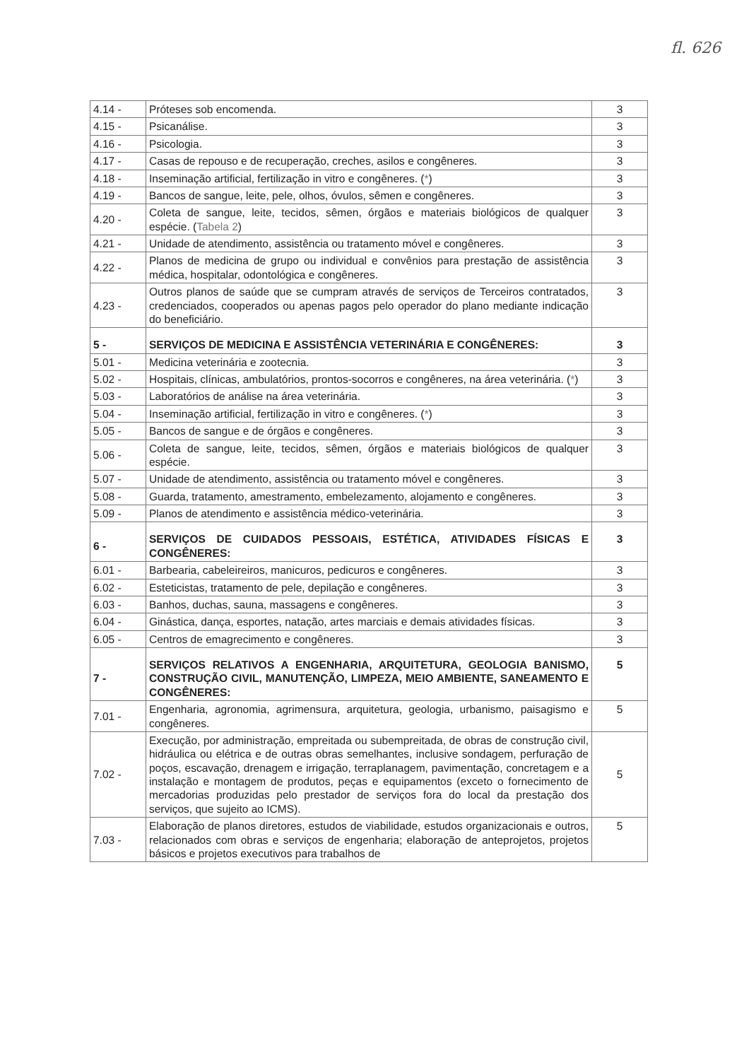fl. 626
| 4.14 - | Próteses sob encomenda. | 3 |
| 4.15 - | Psicanálise. | 3 |
| 4.16 - | Psicologia. | 3 |
| 4.17 - | Casas de repouso e de recuperação, creches, asilos e congêneres. | 3 |
| 4.18 - | Inseminação artificial, fertilização in vitro e congêneres. ( * ) | 3 |
| 4.19 - | Bancos de sangue, leite, pele, olhos, óvulos, sêmen e congêneres. | 3 |
| 4.20 - | Coleta de sangue, leite, tecidos, sêmen, órgãos e materiais biológicos de qualquer espécie. ( Tabela 2 ) | 3 |
| 4.21 - | Unidade de atendimento, assistência ou tratamento móvel e congêneres. | 3 |
| 4.22 - | Planos de medicina de grupo ou individual e convênios para prestação de assistência médica, hospitalar, odontológica e congêneres. | 3 |
| 4.23 - | Outros planos de saúde que se cumpram através de serviços de Terceiros contratados, credenciados, cooperados ou apenas pagos pelo operador do plano mediante indicação do beneficiário. | 3 |
| 5 - | SERVIÇOS DE MEDICINA E ASSISTÊNCIA VETERINÁRIA E CONGÊNERES: | 3 |
| 5.01 - | Medicina veterinária e zootecnia. | 3 |
| 5.02 - | Hospitais, clínicas, ambulatórios, prontos-socorros e congêneres, na área veterinária. ( * ) | 3 |
| 5.03 - | Laboratórios de análise na área veterinária. | 3 |
| 5.04 - | Inseminação artificial, fertilização in vitro e congêneres. ( * ) | 3 |
| 5.05 - | Bancos de sangue e de órgãos e congêneres. | 3 |
| 5.06 - | Coleta de sangue, leite, tecidos, sêmen, órgãos e materiais biológicos de qualquer espécie. | 3 |
| 5.07 - | Unidade de atendimento, assistência ou tratamento móvel e congêneres. | 3 |
| 5.08 - | Guarda, tratamento, amestramento, embelezamento, alojamento e congêneres. | 3 |
| 5.09 - | Planos de atendimento e assistência médico-veterinária. | 3 |
| 6 - | SERVIÇOS DE CUIDADOS PESSOAIS, ESTÉTICA, ATIVIDADES FÍSICAS E CONGÊNERES: | 3 |
| 6.01 - | Barbearia, cabeleireiros, manicuros, pedicuros e congêneres. | 3 |
| 6.02 - | Esteticistas, tratamento de pele, depilação e congêneres. | 3 |
| 6.03 - | Banhos, duchas, sauna, massagens e congêneres. | 3 |
| 6.04 - | Ginástica, dança, esportes, natação, artes marciais e demais atividades físicas. | 3 |
| 6.05 - | Centros de emagrecimento e congêneres. | 3 |
| 7 - | SERVIÇOS RELATIVOS A ENGENHARIA, ARQUITETURA, GEOLOGIA BANISMO, CONSTRUÇÃO CIVIL, MANUTENÇÃO, LIMPEZA, MEIO AMBIENTE, SANEAMENTO E CONGÊNERES: | 5 |
| 7.01 - | Engenharia, agronomia, agrimensura, arquitetura, geologia, urbanismo, paisagismo e congêneres. | 5 |
| 7.02 - | Execução, por administração, empreitada ou subempreitada, de obras de construção civil, hidráulica ou elétrica e de outras obras semelhantes, inclusive sondagem, perfuração de poços, escavação, drenagem e irrigação, terraplanagem, pavimentação, concretagem e a instalação e montagem de produtos, peças e equipamentos (exceto o fornecimento de mercadorias produzidas pelo prestador de serviços fora do local da prestação dos serviços, que sujeito ao ICMS). | 5 |
| 7.03 - | Elaboração de planos diretores, estudos de viabilidade, estudos organizacionais e outros, relacionados com obras e serviços de engenharia; elaboração de anteprojetos, projetos básicos e projetos executivos para trabalhos de | 5 |